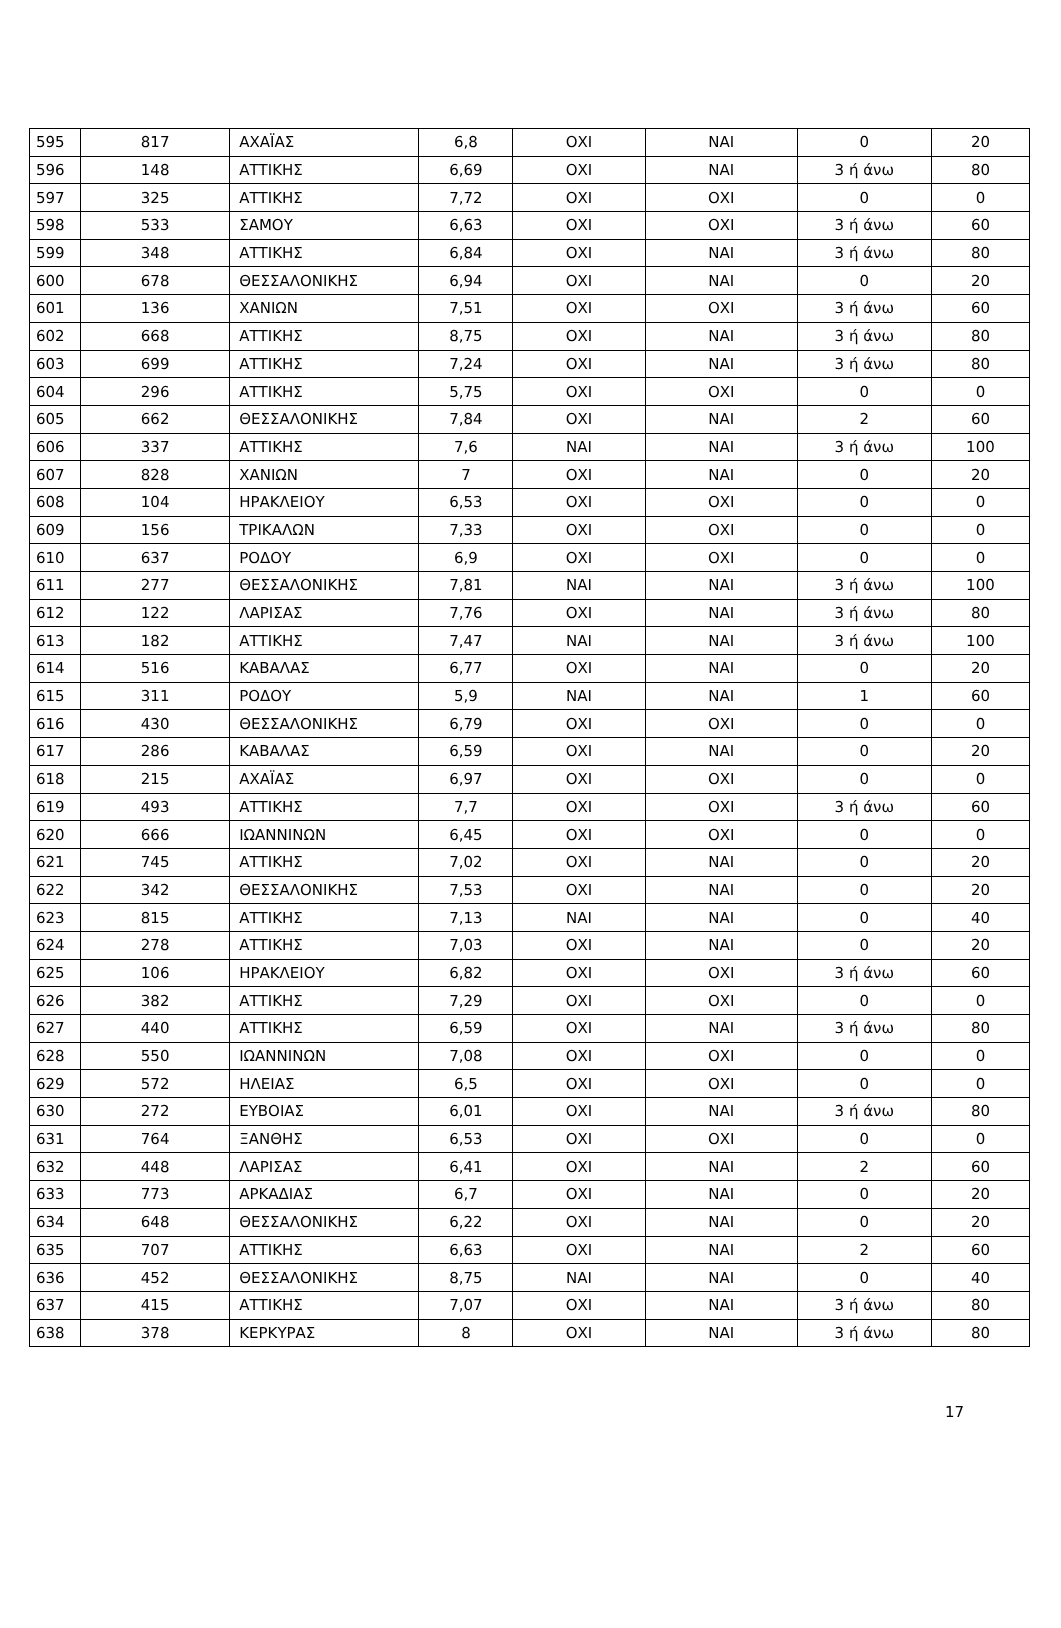| 595 | 817 | ΑΧΑΪΑΣ | 6,8 | ΟΧΙ | ΝΑΙ | 0 | 20 |
| 596 | 148 | ΑΤΤΙΚΗΣ | 6,69 | ΟΧΙ | ΝΑΙ | 3 ή άνω | 80 |
| 597 | 325 | ΑΤΤΙΚΗΣ | 7,72 | ΟΧΙ | ΟΧΙ | 0 | 0 |
| 598 | 533 | ΣΑΜΟΥ | 6,63 | ΟΧΙ | ΟΧΙ | 3 ή άνω | 60 |
| 599 | 348 | ΑΤΤΙΚΗΣ | 6,84 | ΟΧΙ | ΝΑΙ | 3 ή άνω | 80 |
| 600 | 678 | ΘΕΣΣΑΛΟΝΙΚΗΣ | 6,94 | ΟΧΙ | ΝΑΙ | 0 | 20 |
| 601 | 136 | ΧΑΝΙΩΝ | 7,51 | ΟΧΙ | ΟΧΙ | 3 ή άνω | 60 |
| 602 | 668 | ΑΤΤΙΚΗΣ | 8,75 | ΟΧΙ | ΝΑΙ | 3 ή άνω | 80 |
| 603 | 699 | ΑΤΤΙΚΗΣ | 7,24 | ΟΧΙ | ΝΑΙ | 3 ή άνω | 80 |
| 604 | 296 | ΑΤΤΙΚΗΣ | 5,75 | ΟΧΙ | ΟΧΙ | 0 | 0 |
| 605 | 662 | ΘΕΣΣΑΛΟΝΙΚΗΣ | 7,84 | ΟΧΙ | ΝΑΙ | 2 | 60 |
| 606 | 337 | ΑΤΤΙΚΗΣ | 7,6 | ΝΑΙ | ΝΑΙ | 3 ή άνω | 100 |
| 607 | 828 | ΧΑΝΙΩΝ | 7 | ΟΧΙ | ΝΑΙ | 0 | 20 |
| 608 | 104 | ΗΡΑΚΛΕΙΟΥ | 6,53 | ΟΧΙ | ΟΧΙ | 0 | 0 |
| 609 | 156 | ΤΡΙΚΑΛΩΝ | 7,33 | ΟΧΙ | ΟΧΙ | 0 | 0 |
| 610 | 637 | ΡΟΔΟΥ | 6,9 | ΟΧΙ | ΟΧΙ | 0 | 0 |
| 611 | 277 | ΘΕΣΣΑΛΟΝΙΚΗΣ | 7,81 | ΝΑΙ | ΝΑΙ | 3 ή άνω | 100 |
| 612 | 122 | ΛΑΡΙΣΑΣ | 7,76 | ΟΧΙ | ΝΑΙ | 3 ή άνω | 80 |
| 613 | 182 | ΑΤΤΙΚΗΣ | 7,47 | ΝΑΙ | ΝΑΙ | 3 ή άνω | 100 |
| 614 | 516 | ΚΑΒΑΛΑΣ | 6,77 | ΟΧΙ | ΝΑΙ | 0 | 20 |
| 615 | 311 | ΡΟΔΟΥ | 5,9 | ΝΑΙ | ΝΑΙ | 1 | 60 |
| 616 | 430 | ΘΕΣΣΑΛΟΝΙΚΗΣ | 6,79 | ΟΧΙ | ΟΧΙ | 0 | 0 |
| 617 | 286 | ΚΑΒΑΛΑΣ | 6,59 | ΟΧΙ | ΝΑΙ | 0 | 20 |
| 618 | 215 | ΑΧΑΪΑΣ | 6,97 | ΟΧΙ | ΟΧΙ | 0 | 0 |
| 619 | 493 | ΑΤΤΙΚΗΣ | 7,7 | ΟΧΙ | ΟΧΙ | 3 ή άνω | 60 |
| 620 | 666 | ΙΩΑΝΝΙΝΩΝ | 6,45 | ΟΧΙ | ΟΧΙ | 0 | 0 |
| 621 | 745 | ΑΤΤΙΚΗΣ | 7,02 | ΟΧΙ | ΝΑΙ | 0 | 20 |
| 622 | 342 | ΘΕΣΣΑΛΟΝΙΚΗΣ | 7,53 | ΟΧΙ | ΝΑΙ | 0 | 20 |
| 623 | 815 | ΑΤΤΙΚΗΣ | 7,13 | ΝΑΙ | ΝΑΙ | 0 | 40 |
| 624 | 278 | ΑΤΤΙΚΗΣ | 7,03 | ΟΧΙ | ΝΑΙ | 0 | 20 |
| 625 | 106 | ΗΡΑΚΛΕΙΟΥ | 6,82 | ΟΧΙ | ΟΧΙ | 3 ή άνω | 60 |
| 626 | 382 | ΑΤΤΙΚΗΣ | 7,29 | ΟΧΙ | ΟΧΙ | 0 | 0 |
| 627 | 440 | ΑΤΤΙΚΗΣ | 6,59 | ΟΧΙ | ΝΑΙ | 3 ή άνω | 80 |
| 628 | 550 | ΙΩΑΝΝΙΝΩΝ | 7,08 | ΟΧΙ | ΟΧΙ | 0 | 0 |
| 629 | 572 | ΗΛΕΙΑΣ | 6,5 | ΟΧΙ | ΟΧΙ | 0 | 0 |
| 630 | 272 | ΕΥΒΟΙΑΣ | 6,01 | ΟΧΙ | ΝΑΙ | 3 ή άνω | 80 |
| 631 | 764 | ΞΑΝΘΗΣ | 6,53 | ΟΧΙ | ΟΧΙ | 0 | 0 |
| 632 | 448 | ΛΑΡΙΣΑΣ | 6,41 | ΟΧΙ | ΝΑΙ | 2 | 60 |
| 633 | 773 | ΑΡΚΑΔΙΑΣ | 6,7 | ΟΧΙ | ΝΑΙ | 0 | 20 |
| 634 | 648 | ΘΕΣΣΑΛΟΝΙΚΗΣ | 6,22 | ΟΧΙ | ΝΑΙ | 0 | 20 |
| 635 | 707 | ΑΤΤΙΚΗΣ | 6,63 | ΟΧΙ | ΝΑΙ | 2 | 60 |
| 636 | 452 | ΘΕΣΣΑΛΟΝΙΚΗΣ | 8,75 | ΝΑΙ | ΝΑΙ | 0 | 40 |
| 637 | 415 | ΑΤΤΙΚΗΣ | 7,07 | ΟΧΙ | ΝΑΙ | 3 ή άνω | 80 |
| 638 | 378 | ΚΕΡΚΥΡΑΣ | 8 | ΟΧΙ | ΝΑΙ | 3 ή άνω | 80 |
17